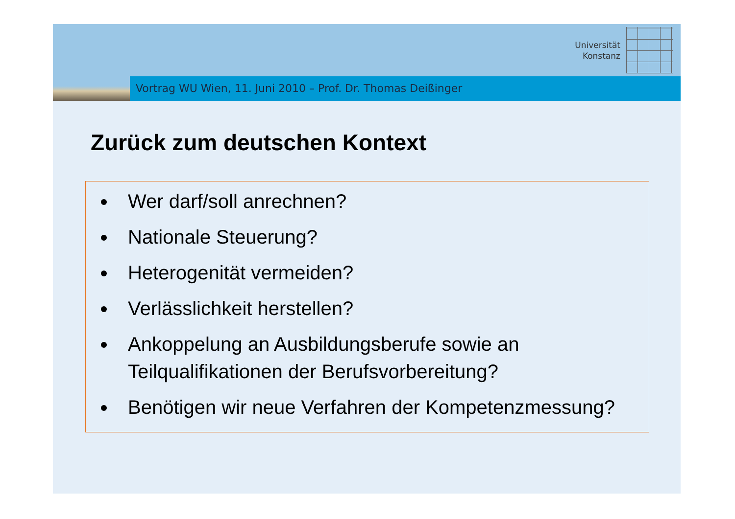Universität
Konstanz
Vortrag WU Wien, 11. Juni 2010 – Prof. Dr. Thomas Deißinger
Zurück zum deutschen Kontext
Wer darf/soll anrechnen?
Nationale Steuerung?
Heterogenität vermeiden?
Verlässlichkeit herstellen?
Ankoppelung an Ausbildungsberufe sowie an Teilqualifikationen der Berufsvorbereitung?
Benötigen wir neue Verfahren der Kompetenzmessung?